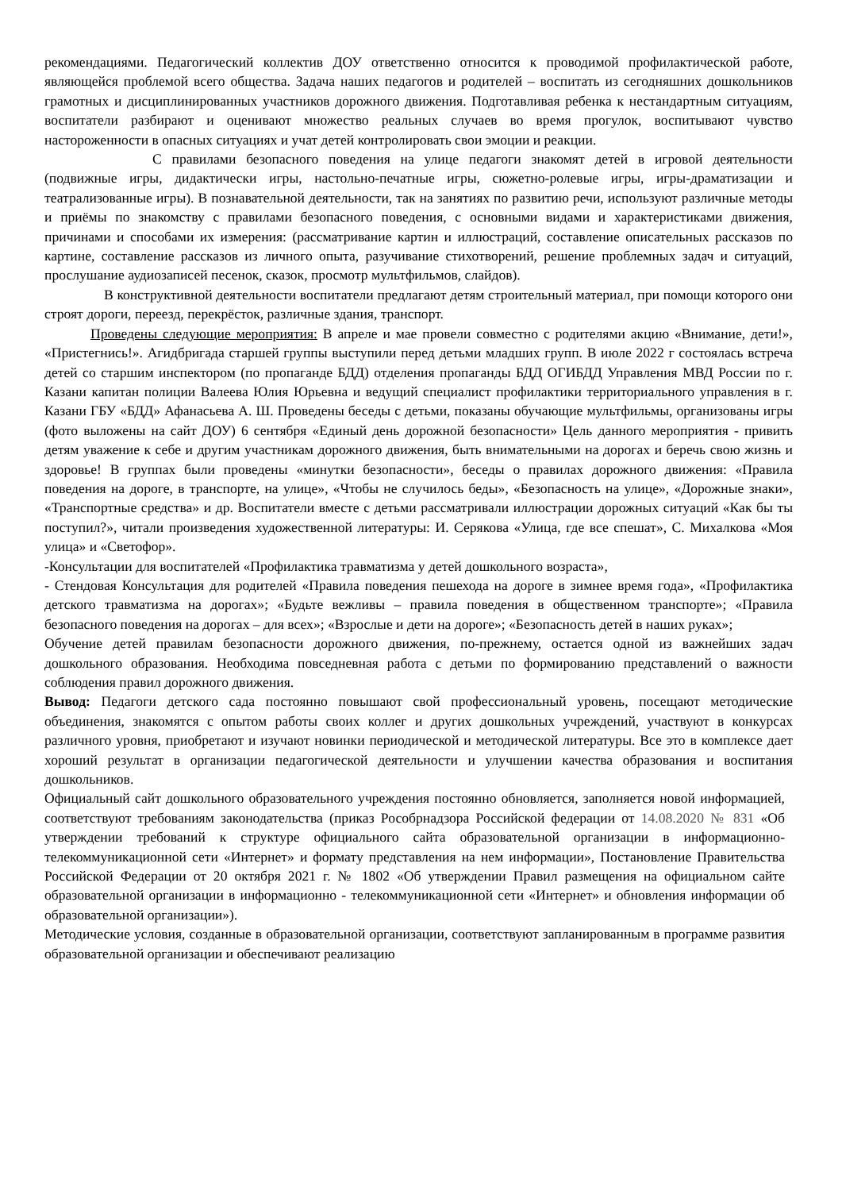рекомендациями. Педагогический коллектив ДОУ ответственно относится к проводимой профилактической работе, являющейся проблемой всего общества. Задача наших педагогов и родителей – воспитать из сегодняшних дошкольников грамотных и дисциплинированных участников дорожного движения. Подготавливая ребенка к нестандартным ситуациям, воспитатели разбирают и оценивают множество реальных случаев во время прогулок, воспитывают чувство настороженности в опасных ситуациях и учат детей контролировать свои эмоции и реакции.
С правилами безопасного поведения на улице педагоги знакомят детей в игровой деятельности (подвижные игры, дидактически игры, настольно-печатные игры, сюжетно-ролевые игры, игры-драматизации и театрализованные игры). В познавательной деятельности, так на занятиях по развитию речи, используют различные методы и приёмы по знакомству с правилами безопасного поведения, с основными видами и характеристиками движения, причинами и способами их измерения: (рассматривание картин и иллюстраций, составление описательных рассказов по картине, составление рассказов из личного опыта, разучивание стихотворений, решение проблемных задач и ситуаций, прослушание аудиозаписей песенок, сказок, просмотр мультфильмов, слайдов).
В конструктивной деятельности воспитатели предлагают детям строительный материал, при помощи которого они строят дороги, переезд, перекрёсток, различные здания, транспорт.
Проведены следующие мероприятия: В апреле и мае провели совместно с родителями акцию «Внимание, дети!», «Пристегнись!». Агидбригада старшей группы выступили перед детьми младших групп. В июле 2022 г состоялась встреча детей со старшим инспектором (по пропаганде БДД) отделения пропаганды БДД ОГИБДД Управления МВД России по г. Казани капитан полиции Валеева Юлия Юрьевна и ведущий специалист профилактики территориального управления в г. Казани ГБУ «БДД» Афанасьева А. Ш. Проведены беседы с детьми, показаны обучающие мультфильмы, организованы игры (фото выложены на сайт ДОУ) 6 сентября «Единый день дорожной безопасности» Цель данного мероприятия - привить детям уважение к себе и другим участникам дорожного движения, быть внимательными на дорогах и беречь свою жизнь и здоровье! В группах были проведены «минутки безопасности», беседы о правилах дорожного движения: «Правила поведения на дороге, в транспорте, на улице», «Чтобы не случилось беды», «Безопасность на улице», «Дорожные знаки», «Транспортные средства» и др. Воспитатели вместе с детьми рассматривали иллюстрации дорожных ситуаций «Как бы ты поступил?», читали произведения художественной литературы: И. Серякова «Улица, где все спешат», С. Михалкова «Моя улица» и «Светофор».
-Консультации для воспитателей «Профилактика травматизма у детей дошкольного возраста»,
- Стендовая Консультация для родителей «Правила поведения пешехода на дороге в зимнее время года», «Профилактика детского травматизма на дорогах»; «Будьте вежливы – правила поведения в общественном транспорте»; «Правила безопасного поведения на дорогах – для всех»; «Взрослые и дети на дороге»; «Безопасность детей в наших руках»;
Обучение детей правилам безопасности дорожного движения, по-прежнему, остается одной из важнейших задач дошкольного образования. Необходима повседневная работа с детьми по формированию представлений о важности соблюдения правил дорожного движения.
Вывод: Педагоги детского сада постоянно повышают свой профессиональный уровень, посещают методические объединения, знакомятся с опытом работы своих коллег и других дошкольных учреждений, участвуют в конкурсах различного уровня, приобретают и изучают новинки периодической и методической литературы. Все это в комплексе дает хороший результат в организации педагогической деятельности и улучшении качества образования и воспитания дошкольников.
Официальный сайт дошкольного образовательного учреждения постоянно обновляется, заполняется новой информацией, соответствуют требованиям законодательства (приказ Рособрнадзора Российской федерации от 14.08.2020 № 831 «Об утверждении требований к структуре официального сайта образовательной организации в информационно- телекоммуникационной сети «Интернет» и формату представления на нем информации», Постановление Правительства Российской Федерации от 20 октября 2021 г. № 1802 «Об утверждении Правил размещения на официальном сайте образовательной организации в информационно - телекоммуникационной сети «Интернет» и обновления информации об образовательной организации»).
Методические условия, созданные в образовательной организации, соответствуют запланированным в программе развития образовательной организации и обеспечивают реализацию